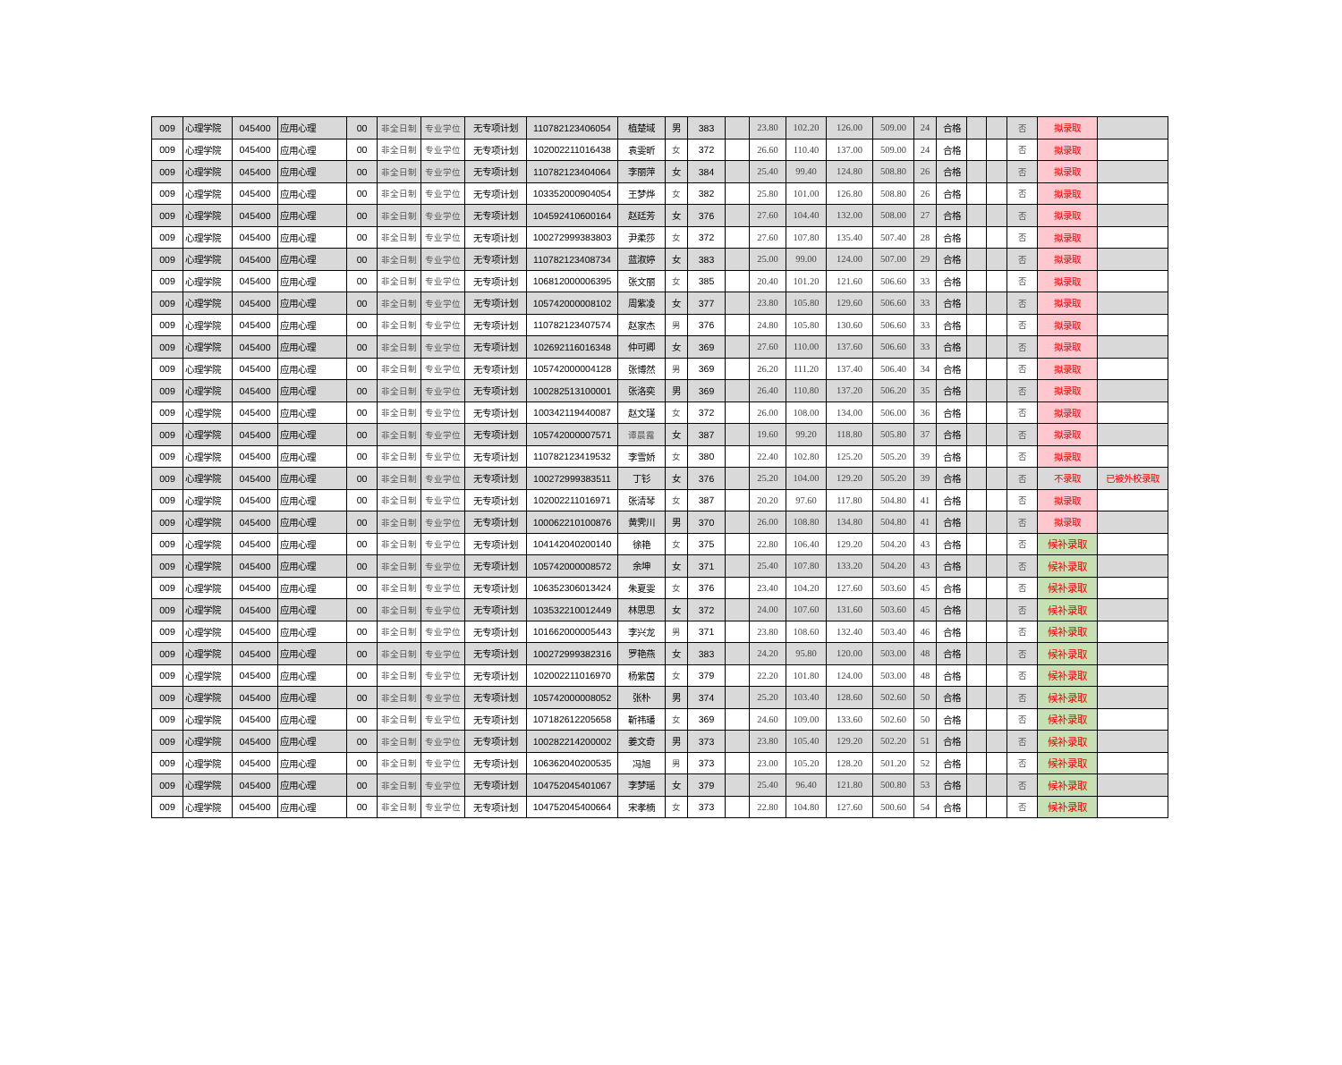| 009 | 心理学院 | 045400 | 应用心理 | 00 | 非全日制 | 专业学位 | 无专项计划 | 110782123406054 | 植楚域 | 男 | 383 | | 23.80 | 102.20 | 126.00 | 509.00 | 24 | 合格 | | | 否 | 拟录取 | |
| 009 | 心理学院 | 045400 | 应用心理 | 00 | 非全日制 | 专业学位 | 无专项计划 | 102002211016438 | 袁雯昕 | 女 | 372 | | 26.60 | 110.40 | 137.00 | 509.00 | 24 | 合格 | | | 否 | 拟录取 | |
| 009 | 心理学院 | 045400 | 应用心理 | 00 | 非全日制 | 专业学位 | 无专项计划 | 110782123404064 | 李丽萍 | 女 | 384 | | 25.40 | 99.40 | 124.80 | 508.80 | 26 | 合格 | | | 否 | 拟录取 | |
| 009 | 心理学院 | 045400 | 应用心理 | 00 | 非全日制 | 专业学位 | 无专项计划 | 103352000904054 | 王梦烨 | 女 | 382 | | 25.80 | 101.00 | 126.80 | 508.80 | 26 | 合格 | | | 否 | 拟录取 | |
| 009 | 心理学院 | 045400 | 应用心理 | 00 | 非全日制 | 专业学位 | 无专项计划 | 104592410600164 | 赵廷芳 | 女 | 376 | | 27.60 | 104.40 | 132.00 | 508.00 | 27 | 合格 | | | 否 | 拟录取 | |
| 009 | 心理学院 | 045400 | 应用心理 | 00 | 非全日制 | 专业学位 | 无专项计划 | 100272999383803 | 尹柔莎 | 女 | 372 | | 27.60 | 107.80 | 135.40 | 507.40 | 28 | 合格 | | | 否 | 拟录取 | |
| 009 | 心理学院 | 045400 | 应用心理 | 00 | 非全日制 | 专业学位 | 无专项计划 | 110782123408734 | 蓝淑婷 | 女 | 383 | | 25.00 | 99.00 | 124.00 | 507.00 | 29 | 合格 | | | 否 | 拟录取 | |
| 009 | 心理学院 | 045400 | 应用心理 | 00 | 非全日制 | 专业学位 | 无专项计划 | 106812000006395 | 张文丽 | 女 | 385 | | 20.40 | 101.20 | 121.60 | 506.60 | 33 | 合格 | | | 否 | 拟录取 | |
| 009 | 心理学院 | 045400 | 应用心理 | 00 | 非全日制 | 专业学位 | 无专项计划 | 105742000008102 | 周紫凌 | 女 | 377 | | 23.80 | 105.80 | 129.60 | 506.60 | 33 | 合格 | | | 否 | 拟录取 | |
| 009 | 心理学院 | 045400 | 应用心理 | 00 | 非全日制 | 专业学位 | 无专项计划 | 110782123407574 | 赵家杰 | 男 | 376 | | 24.80 | 105.80 | 130.60 | 506.60 | 33 | 合格 | | | 否 | 拟录取 | |
| 009 | 心理学院 | 045400 | 应用心理 | 00 | 非全日制 | 专业学位 | 无专项计划 | 102692116016348 | 仲可卿 | 女 | 369 | | 27.60 | 110.00 | 137.60 | 506.60 | 33 | 合格 | | | 否 | 拟录取 | |
| 009 | 心理学院 | 045400 | 应用心理 | 00 | 非全日制 | 专业学位 | 无专项计划 | 105742000004128 | 张博然 | 男 | 369 | | 26.20 | 111.20 | 137.40 | 506.40 | 34 | 合格 | | | 否 | 拟录取 | |
| 009 | 心理学院 | 045400 | 应用心理 | 00 | 非全日制 | 专业学位 | 无专项计划 | 100282513100001 | 张洛奕 | 男 | 369 | | 26.40 | 110.80 | 137.20 | 506.20 | 35 | 合格 | | | 否 | 拟录取 | |
| 009 | 心理学院 | 045400 | 应用心理 | 00 | 非全日制 | 专业学位 | 无专项计划 | 100342119440087 | 赵文瑾 | 女 | 372 | | 26.00 | 108.00 | 134.00 | 506.00 | 36 | 合格 | | | 否 | 拟录取 | |
| 009 | 心理学院 | 045400 | 应用心理 | 00 | 非全日制 | 专业学位 | 无专项计划 | 105742000007571 | 谭晨露 | 女 | 387 | | 19.60 | 99.20 | 118.80 | 505.80 | 37 | 合格 | | | 否 | 拟录取 | |
| 009 | 心理学院 | 045400 | 应用心理 | 00 | 非全日制 | 专业学位 | 无专项计划 | 110782123419532 | 李雪娇 | 女 | 380 | | 22.40 | 102.80 | 125.20 | 505.20 | 39 | 合格 | | | 否 | 拟录取 | |
| 009 | 心理学院 | 045400 | 应用心理 | 00 | 非全日制 | 专业学位 | 无专项计划 | 100272999383511 | 丁钐 | 女 | 376 | | 25.20 | 104.00 | 129.20 | 505.20 | 39 | 合格 | | | 否 | 不录取 | 已被外校录取 |
| 009 | 心理学院 | 045400 | 应用心理 | 00 | 非全日制 | 专业学位 | 无专项计划 | 102002211016971 | 张清琴 | 女 | 387 | | 20.20 | 97.60 | 117.80 | 504.80 | 41 | 合格 | | | 否 | 拟录取 | |
| 009 | 心理学院 | 045400 | 应用心理 | 00 | 非全日制 | 专业学位 | 无专项计划 | 100062210100876 | 黄霁川 | 男 | 370 | | 26.00 | 108.80 | 134.80 | 504.80 | 41 | 合格 | | | 否 | 拟录取 | |
| 009 | 心理学院 | 045400 | 应用心理 | 00 | 非全日制 | 专业学位 | 无专项计划 | 104142040200140 | 徐艳 | 女 | 375 | | 22.80 | 106.40 | 129.20 | 504.20 | 43 | 合格 | | | 否 | 候补录取 | |
| 009 | 心理学院 | 045400 | 应用心理 | 00 | 非全日制 | 专业学位 | 无专项计划 | 105742000008572 | 余坤 | 女 | 371 | | 25.40 | 107.80 | 133.20 | 504.20 | 43 | 合格 | | | 否 | 候补录取 | |
| 009 | 心理学院 | 045400 | 应用心理 | 00 | 非全日制 | 专业学位 | 无专项计划 | 106352306013424 | 朱夏雯 | 女 | 376 | | 23.40 | 104.20 | 127.60 | 503.60 | 45 | 合格 | | | 否 | 候补录取 | |
| 009 | 心理学院 | 045400 | 应用心理 | 00 | 非全日制 | 专业学位 | 无专项计划 | 103532210012449 | 林思思 | 女 | 372 | | 24.00 | 107.60 | 131.60 | 503.60 | 45 | 合格 | | | 否 | 候补录取 | |
| 009 | 心理学院 | 045400 | 应用心理 | 00 | 非全日制 | 专业学位 | 无专项计划 | 101662000005443 | 李兴龙 | 男 | 371 | | 23.80 | 108.60 | 132.40 | 503.40 | 46 | 合格 | | | 否 | 候补录取 | |
| 009 | 心理学院 | 045400 | 应用心理 | 00 | 非全日制 | 专业学位 | 无专项计划 | 100272999382316 | 罗艳燕 | 女 | 383 | | 24.20 | 95.80 | 120.00 | 503.00 | 48 | 合格 | | | 否 | 候补录取 | |
| 009 | 心理学院 | 045400 | 应用心理 | 00 | 非全日制 | 专业学位 | 无专项计划 | 102002211016970 | 杨紫茵 | 女 | 379 | | 22.20 | 101.80 | 124.00 | 503.00 | 48 | 合格 | | | 否 | 候补录取 | |
| 009 | 心理学院 | 045400 | 应用心理 | 00 | 非全日制 | 专业学位 | 无专项计划 | 105742000008052 | 张朴 | 男 | 374 | | 25.20 | 103.40 | 128.60 | 502.60 | 50 | 合格 | | | 否 | 候补录取 | |
| 009 | 心理学院 | 045400 | 应用心理 | 00 | 非全日制 | 专业学位 | 无专项计划 | 107182612205658 | 靳祎璠 | 女 | 369 | | 24.60 | 109.00 | 133.60 | 502.60 | 50 | 合格 | | | 否 | 候补录取 | |
| 009 | 心理学院 | 045400 | 应用心理 | 00 | 非全日制 | 专业学位 | 无专项计划 | 100282214200002 | 姜文奇 | 男 | 373 | | 23.80 | 105.40 | 129.20 | 502.20 | 51 | 合格 | | | 否 | 候补录取 | |
| 009 | 心理学院 | 045400 | 应用心理 | 00 | 非全日制 | 专业学位 | 无专项计划 | 106362040200535 | 冯旭 | 男 | 373 | | 23.00 | 105.20 | 128.20 | 501.20 | 52 | 合格 | | | 否 | 候补录取 | |
| 009 | 心理学院 | 045400 | 应用心理 | 00 | 非全日制 | 专业学位 | 无专项计划 | 104752045401067 | 李梦瑶 | 女 | 379 | | 25.40 | 96.40 | 121.80 | 500.80 | 53 | 合格 | | | 否 | 候补录取 | |
| 009 | 心理学院 | 045400 | 应用心理 | 00 | 非全日制 | 专业学位 | 无专项计划 | 104752045400664 | 宋孝楠 | 女 | 373 | | 22.80 | 104.80 | 127.60 | 500.60 | 54 | 合格 | | | 否 | 候补录取 | |